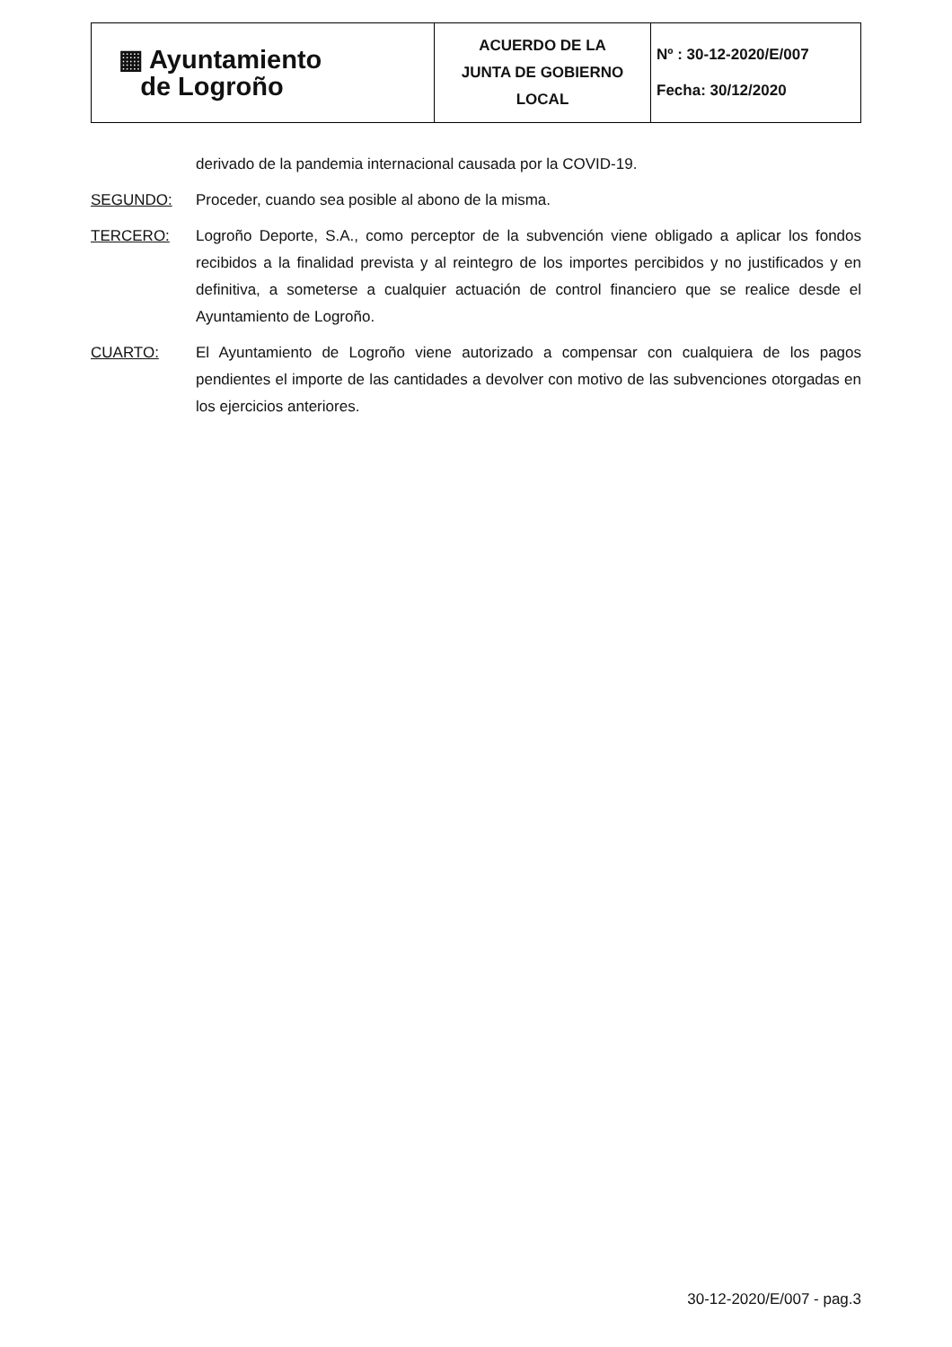| ▦ Ayuntamiento de Logroño | ACUERDO DE LA JUNTA DE GOBIERNO LOCAL | Nº : 30-12-2020/E/007 Fecha: 30/12/2020 |
derivado de la pandemia internacional causada por la COVID-19.
SEGUNDO: Proceder, cuando sea posible al abono de la misma.
TERCERO: Logroño Deporte, S.A., como perceptor de la subvención viene obligado a aplicar los fondos recibidos a la finalidad prevista y al reintegro de los importes percibidos y no justificados y en definitiva, a someterse a cualquier actuación de control financiero que se realice desde el Ayuntamiento de Logroño.
CUARTO: El Ayuntamiento de Logroño viene autorizado a compensar con cualquiera de los pagos pendientes el importe de las cantidades a devolver con motivo de las subvenciones otorgadas en los ejercicios anteriores.
30-12-2020/E/007 - pag.3